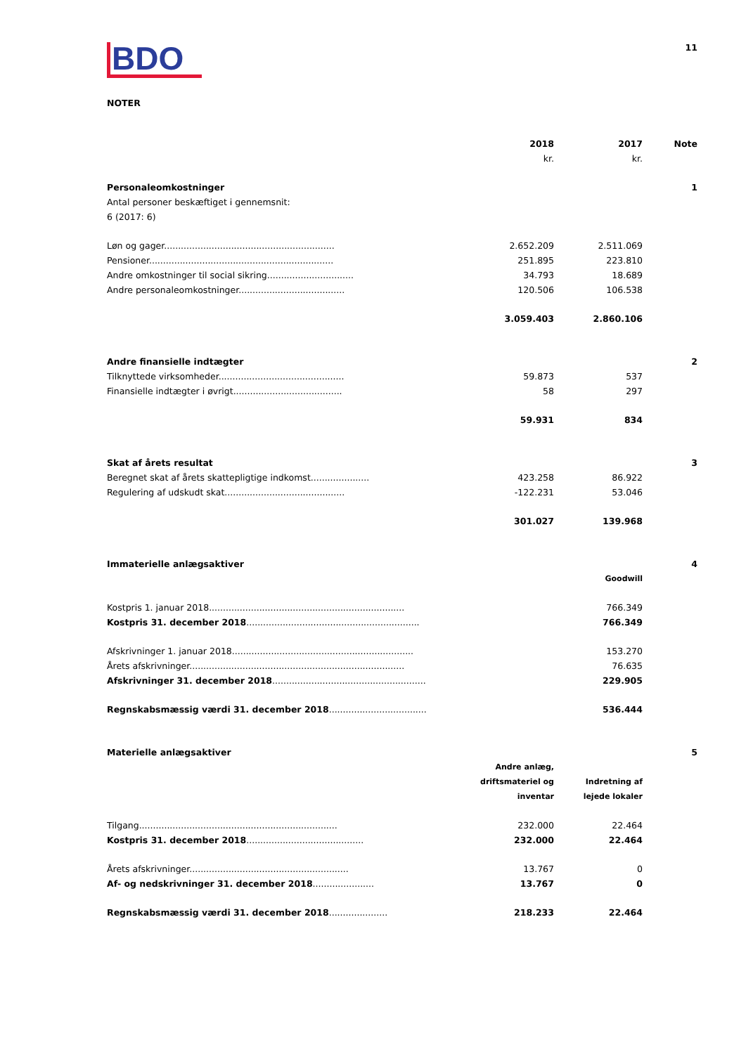BDO
11
NOTER
| | 2018 kr. | 2017 kr. | Note |
| Personaleomkostninger Antal personer beskæftiget i gennemsnit: 6 (2017: 6) | | | 1 |
| Løn og gager............................................................. | 2.652.209 | 2.511.069 | |
| Pensioner.................................................................. | 251.895 | 223.810 | |
| Andre omkostninger til social sikring............................... | 34.793 | 18.689 | |
| Andre personaleomkostninger...................................... | 120.506 | 106.538 | |
| | 3.059.403 | 2.860.106 | |
| Andre finansielle indtægter | | | 2 |
| Tilknyttede virksomheder............................................. | 59.873 | 537 | |
| Finansielle indtægter i øvrigt....................................... | 58 | 297 | |
| | 59.931 | 834 | |
| Skat af årets resultat | | | 3 |
| Beregnet skat af årets skattepligtige indkomst..................... | 423.258 | 86.922 | |
| Regulering af udskudt skat........................................... | -122.231 | 53.046 | |
| | 301.027 | 139.968 | |
| Immaterielle anlægsaktiver | | | 4 |
| | | Goodwill | |
| Kostpris 1. januar 2018...................................................................... | | 766.349 | |
| Kostpris 31. december 2018 .............................................................. | | 766.349 | |
| Afskrivninger 1. januar 2018................................................................. | | 153.270 | |
| Årets afskrivninger............................................................................. | | 76.635 | |
| Afskrivninger 31. december 2018 ....................................................... | | 229.905 | |
| Regnskabsmæssig værdi 31. december 2018 ................................... | | 536.444 | |
| Materielle anlægsaktiver | | | 5 |
| | Andre anlæg, driftsmateriel og inventar | Indretning af lejede lokaler | |
| Tilgang....................................................................... | 232.000 | 22.464 | |
| Kostpris 31. december 2018 .......................................... | 232.000 | 22.464 | |
| Årets afskrivninger......................................................... | 13.767 | 0 | |
| Af- og nedskrivninger 31. december 2018 ...................... | 13.767 | 0 | |
| Regnskabsmæssig værdi 31. december 2018 ..................... | 218.233 | 22.464 | |